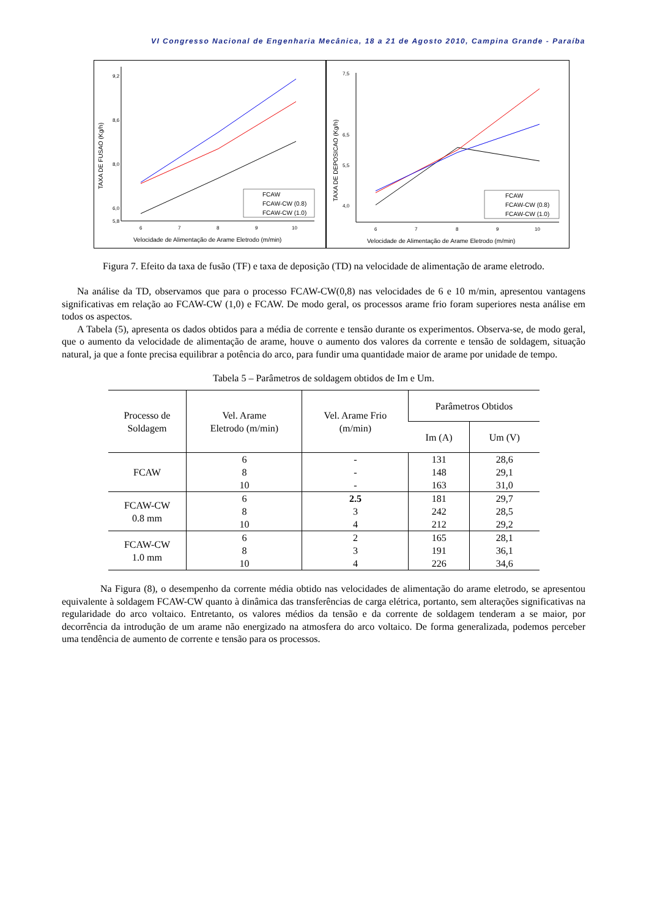VI Congresso Nacional de Engenharia Mecânica, 18 a 21 de Agosto 2010, Campina Grande - Paraíba
9,2
8,6
8,0
6,0
5,8
6
7
8
9
10
TAXA DE FUSAO (Kg/h)
Velocidade de Alimentação de Arame Eletrodo (m/min)
FCAW
FCAW-CW (0.8)
FCAW-CW (1.0)
7,5
6,5
5,5
4,0
6
7
8
9
10
TAXA DE DEPOSICAO (Kg/h)
Velocidade de Alimentação de Arame Eletrodo (m/min)
FCAW
FCAW-CW (0.8)
FCAW-CW (1.0)
Figura 7. Efeito da taxa de fusão (TF) e taxa de deposição (TD) na velocidade de alimentação de arame eletrodo.
Na análise da TD, observamos que para o processo FCAW-CW(0,8) nas velocidades de 6 e 10 m/min, apresentou vantagens significativas em relação ao FCAW-CW (1,0) e FCAW. De modo geral, os processos arame frio foram superiores nesta análise em todos os aspectos.
A Tabela (5), apresenta os dados obtidos para a média de corrente e tensão durante os experimentos. Observa-se, de modo geral, que o aumento da velocidade de alimentação de arame, houve o aumento dos valores da corrente e tensão de soldagem, situação natural, ja que a fonte precisa equilibrar a potência do arco, para fundir uma quantidade maior de arame por unidade de tempo.
Tabela 5 – Parâmetros de soldagem obtidos de Im e Um.
| Processo de Soldagem | Vel. Arame Eletrodo (m/min) | Vel. Arame Frio (m/min) | Parâmetros Obtidos | |
| --- | --- | --- | --- | --- |
| | | | Im (A) | Um (V) |
| FCAW | 6 8 10 | - - - | 131 148 163 | 28,6 29,1 31,0 |
| FCAW-CW 0.8 mm | 6 8 10 | 2.5 3 4 | 181 242 212 | 29,7 28,5 29,2 |
| FCAW-CW 1.0 mm | 6 8 10 | 2 3 4 | 165 191 226 | 28,1 36,1 34,6 |
Na Figura (8), o desempenho da corrente média obtido nas velocidades de alimentação do arame eletrodo, se apresentou equivalente à soldagem FCAW-CW quanto à dinâmica das transferências de carga elétrica, portanto, sem alterações significativas na regularidade do arco voltaico. Entretanto, os valores médios da tensão e da corrente de soldagem tenderam a se maior, por decorrência da introdução de um arame não energizado na atmosfera do arco voltaico. De forma generalizada, podemos perceber uma tendência de aumento de corrente e tensão para os processos.